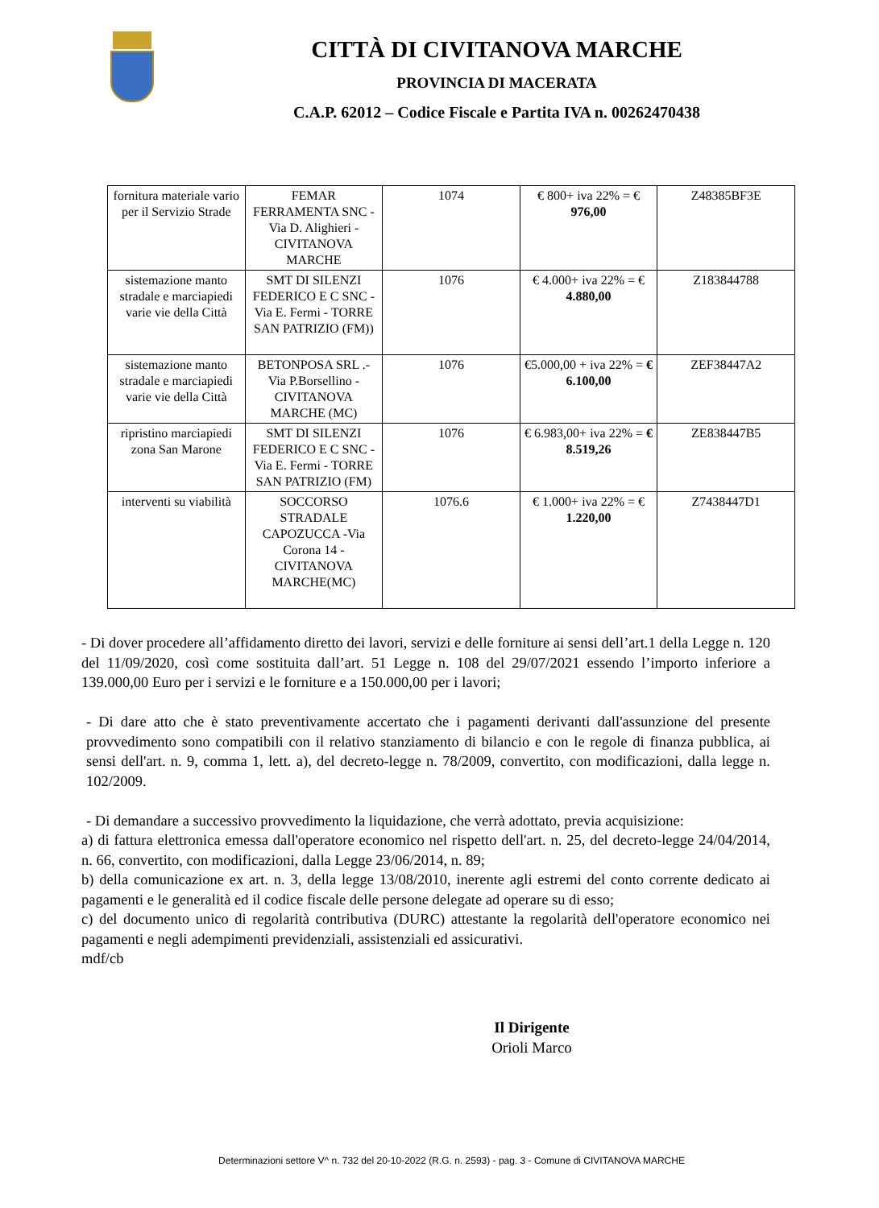CITTÀ DI CIVITANOVA MARCHE
PROVINCIA DI MACERATA
C.A.P. 62012 – Codice Fiscale e Partita IVA n. 00262470438
| fornitura materiale vario per il Servizio Strade | FEMAR FERRAMENTA SNC - Via D. Alighieri - CIVITANOVA MARCHE | 1074 | € 800+ iva 22% = € 976,00 | Z48385BF3E |
| sistemazione manto stradale e marciapiedi varie vie della Città | SMT DI SILENZI FEDERICO E C SNC - Via E. Fermi - TORRE SAN PATRIZIO (FM)) | 1076 | € 4.000+ iva 22% = € 4.880,00 | Z183844788 |
| sistemazione manto stradale e marciapiedi varie vie della Città | BETONPOSA SRL .- Via P.Borsellino - CIVITANOVA MARCHE (MC) | 1076 | €5.000,00 + iva 22% = € 6.100,00 | ZEF38447A2 |
| ripristino marciapiedi zona San Marone | SMT DI SILENZI FEDERICO E C SNC - Via E. Fermi - TORRE SAN PATRIZIO (FM) | 1076 | € 6.983,00+ iva 22% = € 8.519,26 | ZE838447B5 |
| interventi su viabilità | SOCCORSO STRADALE CAPOZUCCA -Via Corona 14 - CIVITANOVA MARCHE(MC) | 1076.6 | € 1.000+ iva 22% = € 1.220,00 | Z7438447D1 |
- Di dover procedere all’affidamento diretto dei lavori, servizi e delle forniture ai sensi dell’art.1 della Legge n. 120 del 11/09/2020, così come sostituita dall’art. 51 Legge n. 108 del 29/07/2021 essendo l’importo inferiore a 139.000,00 Euro per i servizi e le forniture e a 150.000,00 per i lavori;
- Di dare atto che è stato preventivamente accertato che i pagamenti derivanti dall'assunzione del presente provvedimento sono compatibili con il relativo stanziamento di bilancio e con le regole di finanza pubblica, ai sensi dell'art. n. 9, comma 1, lett. a), del decreto-legge n. 78/2009, convertito, con modificazioni, dalla legge n. 102/2009.
- Di demandare a successivo provvedimento la liquidazione, che verrà adottato, previa acquisizione:
a) di fattura elettronica emessa dall'operatore economico nel rispetto dell'art. n. 25, del decreto-legge 24/04/2014, n. 66, convertito, con modificazioni, dalla Legge 23/06/2014, n. 89;
b) della comunicazione ex art. n. 3, della legge 13/08/2010, inerente agli estremi del conto corrente dedicato ai pagamenti e le generalità ed il codice fiscale delle persone delegate ad operare su di esso;
c) del documento unico di regolarità contributiva (DURC) attestante la regolarità dell'operatore economico nei pagamenti e negli adempimenti previdenziali, assistenziali ed assicurativi.
mdf/cb
Il Dirigente
Orioli Marco
Determinazioni settore V^ n. 732 del 20-10-2022 (R.G. n. 2593) - pag. 3 - Comune di CIVITANOVA MARCHE